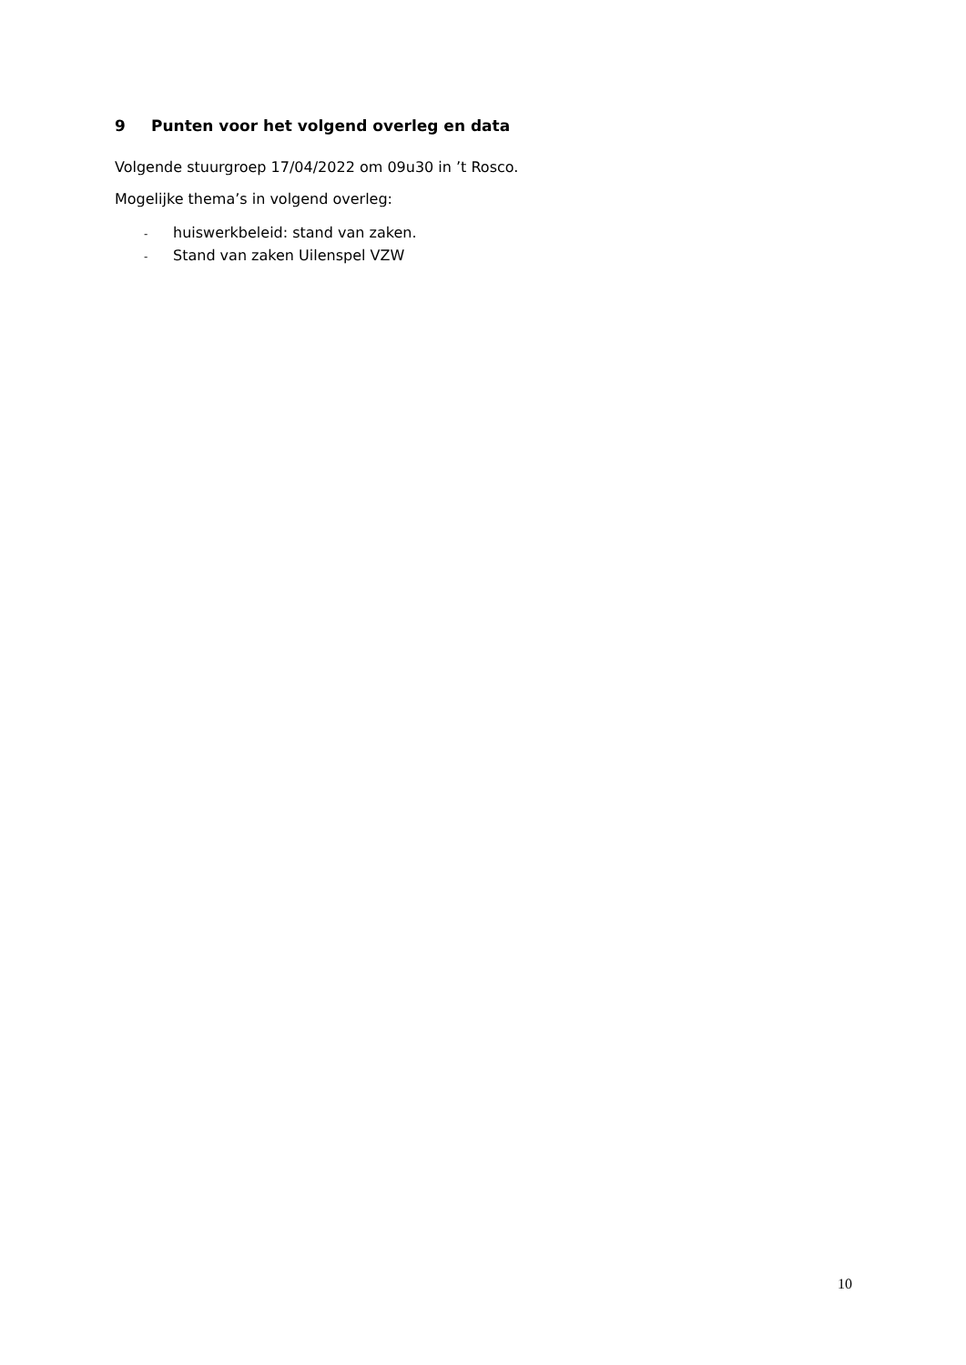9 Punten voor het volgend overleg en data
Volgende stuurgroep 17/04/2022 om 09u30 in ’t Rosco.
Mogelijke thema’s in volgend overleg:
- huiswerkbeleid: stand van zaken.
- Stand van zaken Uilenspel VZW
10